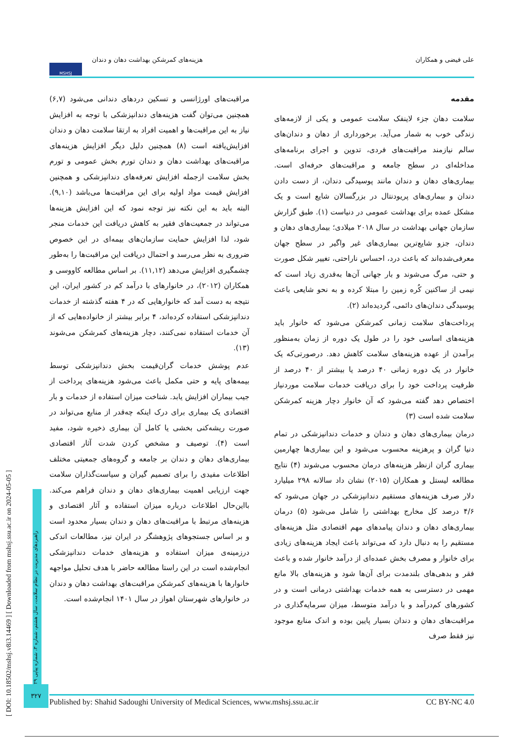علی فیضی و همکاران هزینه‌های کمرشکن بهداشت دهان و دندان MSHSJ
مقدمه
سلامت دهان جزء لاینفک سلامت عمومی و یکی از لازمه‌های زندگی خوب به شمار می‌آید. برخورداری از دهان و دندان‌های سالم نیازمند مراقبت‌های فردی، تدوین و اجرای برنامه‌های مداخله‌ای در سطح جامعه و مراقبت‌های حرفه‌ای است. بیماری‌های دهان و دندان مانند پوسیدگی دندان، از دست دادن دندان و بیماری‌های پریودنتال در بزرگسالان شایع است و یک مشکل عمده برای بهداشت عمومی در دنیاست (۱). طبق گزارش سازمان جهانی بهداشت در سال ۲۰۱۸ میلادی؛ بیماری‌های دهان و دندان، جزو شایع‌ترین بیماری‌های غیر واگیر در سطح جهان معرفی‌شده‌اند که باعث درد، احساس ناراحتی، تغییر شکل صورت و حتی، مرگ می‌شوند و بار جهانی آن‌ها به‌قدری زیاد است که نیمی از ساکنین کُره زمین را مبتلا کرده و به نحو شایعی باعث پوسیدگی دندان‌های دائمی، گردیده‌اند (۲).
پرداخت‌های سلامت زمانی کمرشکن می‌شود که خانوار باید هزینه‌های اساسی خود را در طول یک دوره از زمان به‌منظور برآمدن از عهده هزینه‌های سلامت کاهش دهد. درصورتی‌که یک خانوار در یک دوره زمانی ۴۰ درصد یا بیشتر از ۴۰ درصد از ظرفیت پرداخت خود را برای دریافت خدمات سلامت موردنیاز اختصاص دهد گفته می‌شود که آن خانوار دچار هزینه کمرشکن سلامت شده است (۳)
درمان بیماری‌های دهان و دندان و خدمات دندانپزشکی در تمام دنیا گران و پرهزینه محسوب می‌شود و این بیماری‌ها چهارمین بیماری گران ازنظر هزینه‌های درمان محسوب می‌شوند (۴) نتایج مطالعه لیستل و همکاران (۲۰۱۵) نشان داد سالانه ۲۹۸ میلیارد دلار صرف هزینه‌های مستقیم دندانپزشکی در جهان می‌شود که ۴/۶ درصد کل مخارج بهداشتی را شامل می‌شود (۵) درمان بیماری‌های دهان و دندان پیامدهای مهم اقتصادی مثل هزینه‌های مستقیم را به دنبال دارد که می‌تواند باعث ایجاد هزینه‌های زیادی برای خانوار و مصرف بخش عمده‌ای از درآمد خانوار شده و باعث فقر و بدهی‌های بلندمدت برای آن‌ها شود و هزینه‌های بالا مانع مهمی در دسترسی به همه خدمات بهداشتی درمانی است و در کشورهای کم‌درآمد و با درآمد متوسط، میزان سرمایه‌گذاری در مراقبت‌های دهان و دندان بسیار پایین بوده و اندک منابع موجود نیز فقط صرف
مراقبت‌های اورژانسی و تسکین دردهای دندانی می‌شود (۶,۷) همچنین می‌توان گفت هزینه‌های دندانپزشکی با توجه به افزایش نیاز به این مراقبت‌ها و اهمیت افراد به ارتقا سلامت دهان و دندان افزایش‌یافته است (۸) همچنین دلیل دیگر افزایش هزینه‌های مراقبت‌های بهداشت دهان و دندان تورم بخش عمومی و تورم بخش سلامت ازجمله افزایش تعرفه‌های دندانپزشکی و همچنین افزایش قیمت مواد اولیه برای این مراقبت‌ها می‌باشد (۹,۱۰). البته باید به این نکته نیز توجه نمود که این افزایش هزینه‌ها می‌تواند در جمعیت‌های فقیر به کاهش دریافت این خدمات منجر شود، لذا افزایش حمایت سازمان‌های بیمه‌ای در این خصوص ضروری به نظر می‌رسد و احتمال دریافت این مراقبت‌ها را به‌طور چشمگیری افزایش می‌دهد (۱۱,۱۲). بر اساس مطالعه کاووسی و همکاران (۲۰۱۲)، در خانوارهای با درآمد کم در کشور ایران، این نتیجه به دست آمد که خانوارهایی که در ۴ هفته گذشته از خدمات دندانپزشکی استفاده کرده‌اند، ۴ برابر بیشتر از خانواده‌هایی که از آن خدمات استفاده نمی‌کنند، دچار هزینه‌های کمرشکن می‌شوند (۱۳).
عدم پوشش خدمات گران‌قیمت بخش دندانپزشکی توسط بیمه‌های پایه و حتی مکمل باعث می‌شود هزینه‌های پرداخت از جیب بیماران افزایش یابد. شناخت میزان استفاده از خدمات و بار اقتصادی یک بیماری برای درک اینکه چه‌قدر از منابع می‌تواند در صورت ریشه‌کنی بخشی یا کامل آن بیماری ذخیره شود، مفید است (۴). توصیف و مشخص کردن شدت آثار اقتصادی بیماری‌های دهان و دندان بر جامعه و گروه‌های جمعیتی مختلف اطلاعات مفیدی را برای تصمیم گیران و سیاست‌گذاران سلامت جهت ارزیابی اهمیت بیماری‌های دهان و دندان فراهم می‌کند. بااین‌حال اطلاعات درباره میزان استفاده و آثار اقتصادی و هزینه‌های مرتبط با مراقبت‌های دهان و دندان بسیار محدود است و بر اساس جستجوهای پژوهشگر در ایران نیز، مطالعات اندکی درزمینه‌ی میزان استفاده و هزینه‌های خدمات دندانپزشکی انجام‌شده است در این راستا مطالعه حاضر با هدف تحلیل مواجهه خانوارها با هزینه‌های کمرشکن مراقبت‌های بهداشت دهان و دندان در خانوارهای شهرستان اهواز در سال ۱۴۰۱ انجام‌شده است.
[ DOI: 10.18502/mshsj.v8i3.14469 ] [ Downloaded from mshsj.ssu.ac.ir on 2024-05-05 ]
راهبردهای مدیریت در نظام سلامت، سال هشتم، شماره ۳، شماره پیاپی ۲۹
۳۲۷
Published by: Shahid Sadoughi University of Medical Sciences, www.mshsj.ssu.ac.ir CC BY-NC 4.0